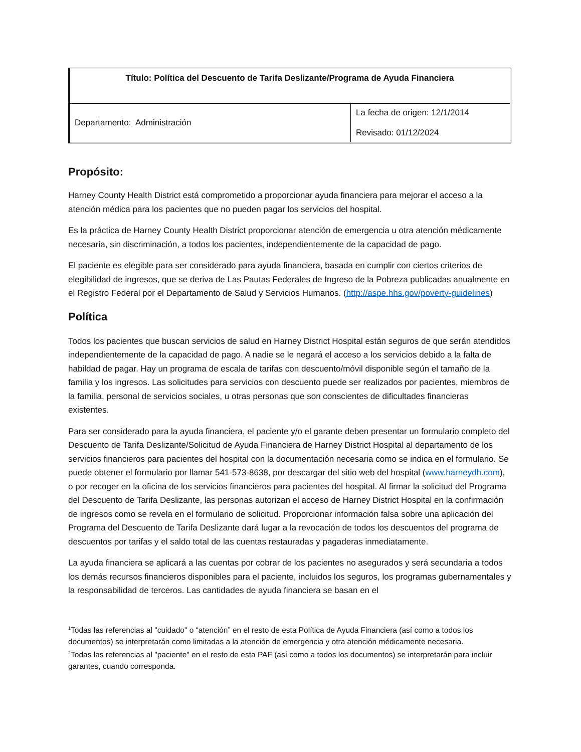| Título: Política del Descuento de Tarifa Deslizante/Programa de Ayuda Financiera | |
| Departamento: Administración | La fecha de origen: 12/1/2014 Revisado: 01/12/2024 |
Propósito:
Harney County Health District está comprometido a proporcionar ayuda financiera para mejorar el acceso a la atención médica para los pacientes que no pueden pagar los servicios del hospital.
Es la práctica de Harney County Health District proporcionar atención de emergencia u otra atención médicamente necesaria, sin discriminación, a todos los pacientes, independientemente de la capacidad de pago.
El paciente es elegible para ser considerado para ayuda financiera, basada en cumplir con ciertos criterios de elegibilidad de ingresos, que se deriva de Las Pautas Federales de Ingreso de la Pobreza publicadas anualmente en el Registro Federal por el Departamento de Salud y Servicios Humanos. (http://aspe.hhs.gov/poverty-guidelines)
Política
Todos los pacientes que buscan servicios de salud en Harney District Hospital están seguros de que serán atendidos independientemente de la capacidad de pago. A nadie se le negará el acceso a los servicios debido a la falta de habildad de pagar. Hay un programa de escala de tarifas con descuento/móvil disponible según el tamaño de la familia y los ingresos. Las solicitudes para servicios con descuento puede ser realizados por pacientes, miembros de la familia, personal de servicios sociales, u otras personas que son conscientes de dificultades financieras existentes.
Para ser considerado para la ayuda financiera, el paciente y/o el garante deben presentar un formulario completo del Descuento de Tarifa Deslizante/Solicitud de Ayuda Financiera de Harney District Hospital al departamento de los servicios financieros para pacientes del hospital con la documentación necesaria como se indica en el formulario. Se puede obtener el formulario por llamar 541-573-8638, por descargar del sitio web del hospital (www.harneydh.com), o por recoger en la oficina de los servicios financieros para pacientes del hospital. Al firmar la solicitud del Programa del Descuento de Tarifa Deslizante, las personas autorizan el acceso de Harney District Hospital en la confirmación de ingresos como se revela en el formulario de solicitud. Proporcionar información falsa sobre una aplicación del Programa del Descuento de Tarifa Deslizante dará lugar a la revocación de todos los descuentos del programa de descuentos por tarifas y el saldo total de las cuentas restauradas y pagaderas inmediatamente.
La ayuda financiera se aplicará a las cuentas por cobrar de los pacientes no asegurados y será secundaria a todos los demás recursos financieros disponibles para el paciente, incluidos los seguros, los programas gubernamentales y la responsabilidad de terceros. Las cantidades de ayuda financiera se basan en el
<sup>1</sup> Todas las referencias al "cuidado" o “atención” en el resto de esta Política de Ayuda Financiera (así como a todos los documentos) se interpretarán como limitadas a la atención de emergencia y otra atención médicamente necesaria.
<sup>2</sup> Todas las referencias al "paciente" en el resto de esta PAF (así como a todos los documentos) se interpretarán para incluir garantes, cuando corresponda.